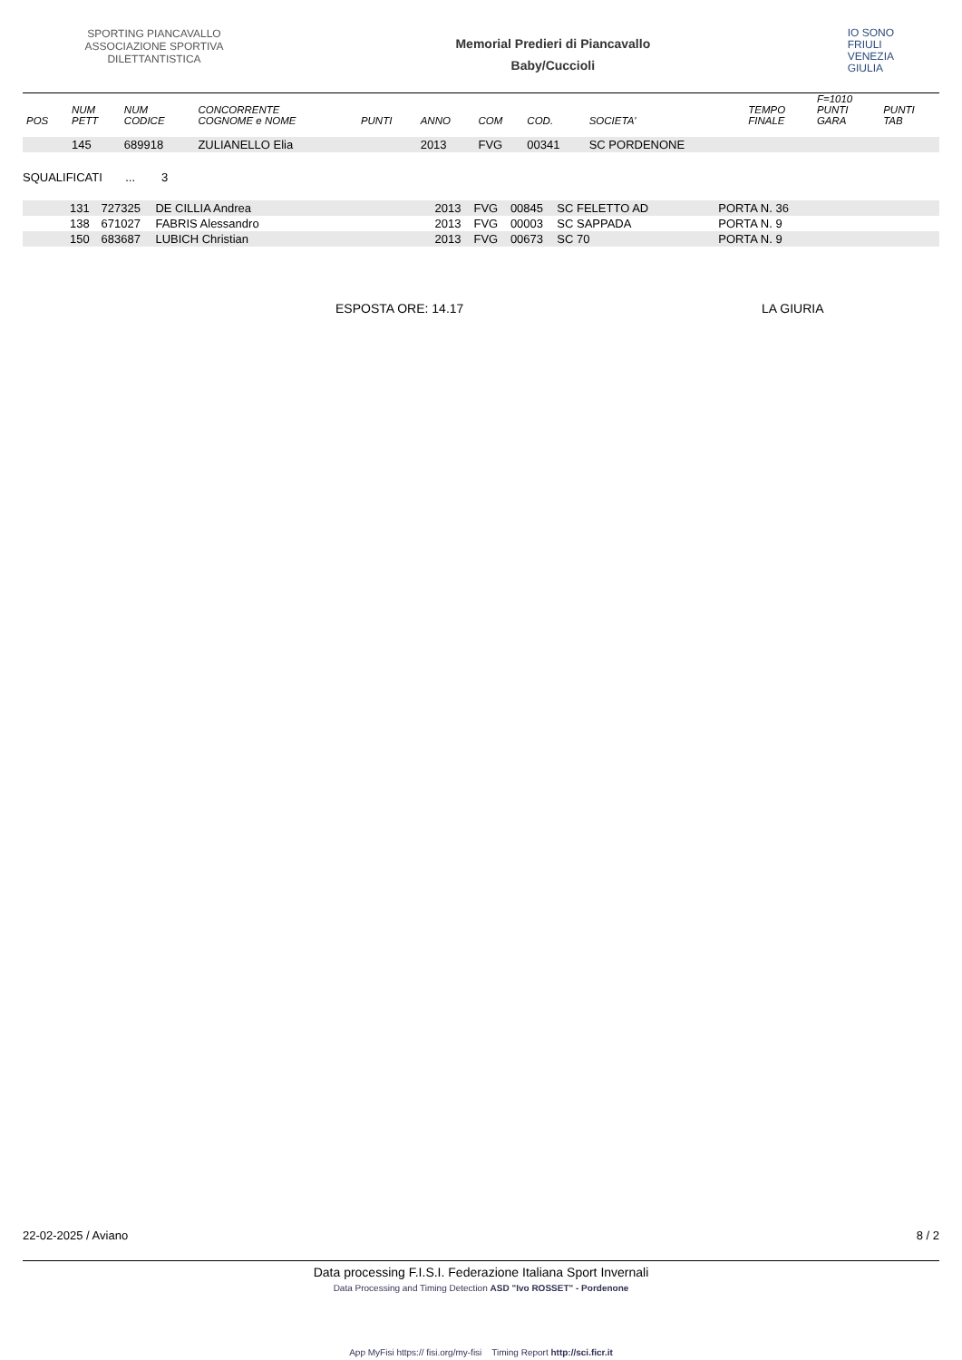SPORTING PIANCAVALLO ASSOCIAZIONE SPORTIVA DILETTANTISTICA
Memorial Predieri di Piancavallo
Baby/Cuccioli
IO SONO
FRIULI
VENEZIA
GIULIA
| POS | NUM PETT | NUM CODICE | CONCORRENTE COGNOME e NOME | PUNTI | ANNO | COM | COD. | SOCIETA' | TEMPO FINALE | F=1010 PUNTI GARA | PUNTI TAB |
| --- | --- | --- | --- | --- | --- | --- | --- | --- | --- | --- | --- |
| | 145 | 689918 | ZULIANELLO Elia | | 2013 | FVG | 00341 | SC PORDENONE | | | |
SQUALIFICATI ... 3
| | 131 | 727325 | DE CILLIA Andrea | 2013 | FVG | 00845 | SC FELETTO AD | PORTA N. 36 | |
| | 138 | 671027 | FABRIS Alessandro | 2013 | FVG | 00003 | SC SAPPADA | PORTA N. 9 | |
| | 150 | 683687 | LUBICH Christian | 2013 | FVG | 00673 | SC 70 | PORTA N. 9 | |
ESPOSTA ORE: 14.17 LA GIURIA
22-02-2025 / Aviano 8 / 2
Data processing F.I.S.I. Federazione Italiana Sport Invernali
Data Processing and Timing Detection ASD "Ivo ROSSET" - Pordenone
App MyFisi https:// fisi.org/my-fisi Timing Report http://sci.ficr.it